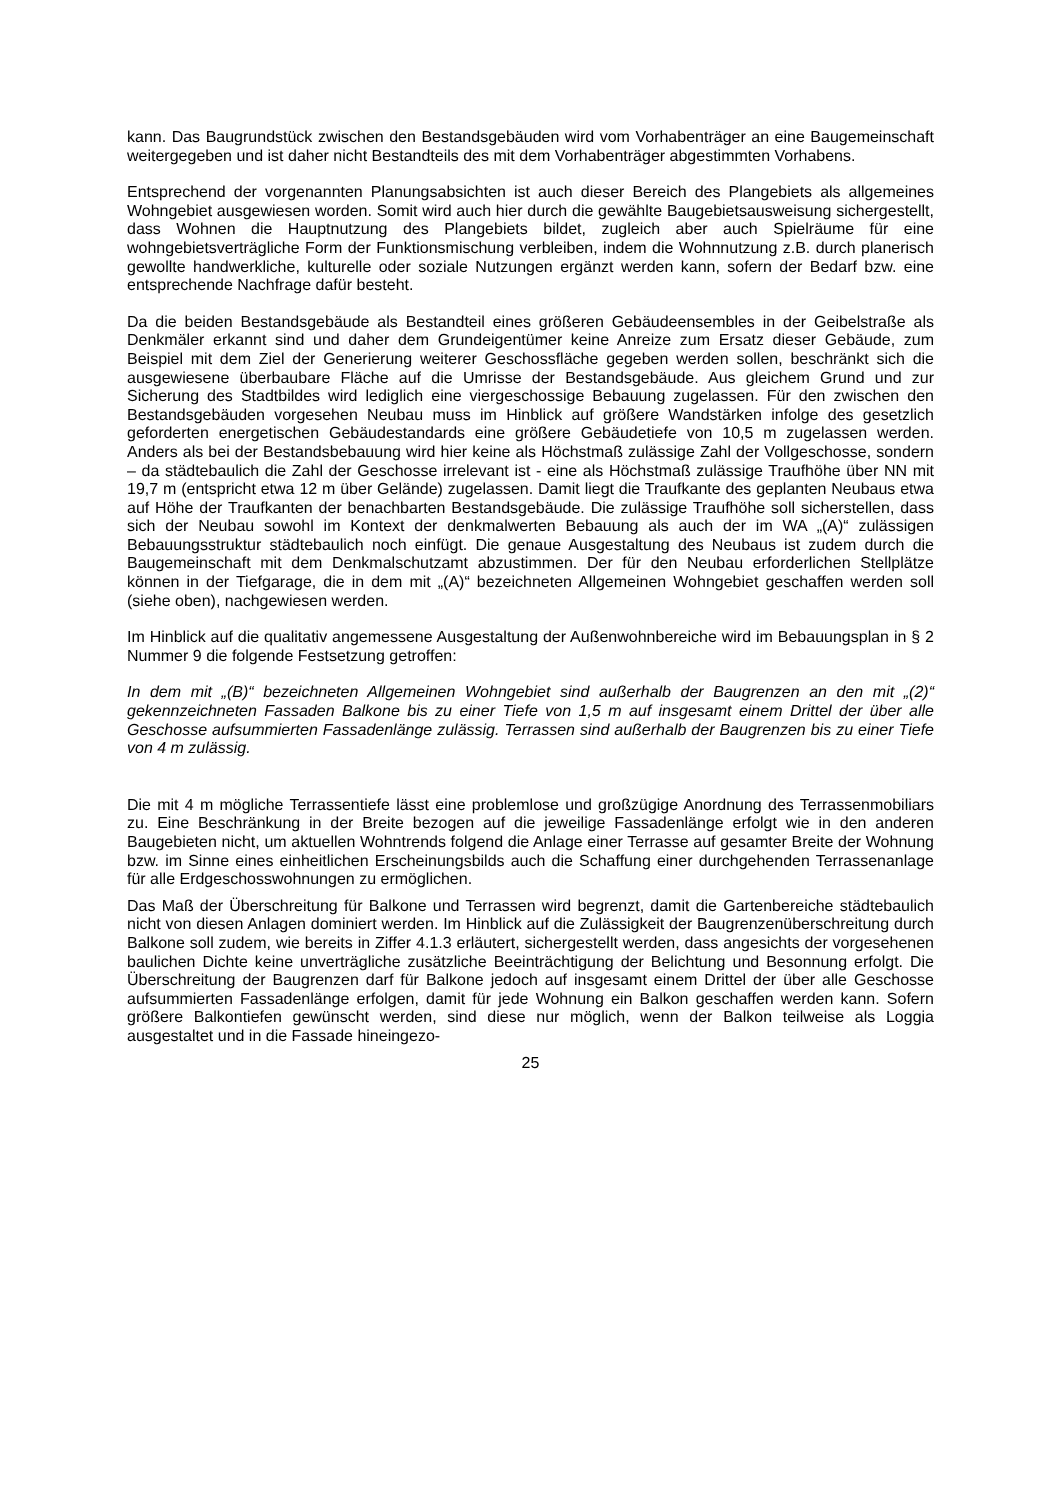kann. Das Baugrundstück zwischen den Bestandsgebäuden wird vom Vorhabenträger an eine Baugemeinschaft weitergegeben und ist daher nicht Bestandteils des mit dem Vorhabenträger abgestimmten Vorhabens.
Entsprechend der vorgenannten Planungsabsichten ist auch dieser Bereich des Plangebiets als allgemeines Wohngebiet ausgewiesen worden. Somit wird auch hier durch die gewählte Baugebietsausweisung sichergestellt, dass Wohnen die Hauptnutzung des Plangebiets bildet, zugleich aber auch Spielräume für eine wohngebietsverträgliche Form der Funktionsmischung verbleiben, indem die Wohnnutzung z.B. durch planerisch gewollte handwerkliche, kulturelle oder soziale Nutzungen ergänzt werden kann, sofern der Bedarf bzw. eine entsprechende Nachfrage dafür besteht.
Da die beiden Bestandsgebäude als Bestandteil eines größeren Gebäudeensembles in der Geibelstraße als Denkmäler erkannt sind und daher dem Grundeigentümer keine Anreize zum Ersatz dieser Gebäude, zum Beispiel mit dem Ziel der Generierung weiterer Geschossfläche gegeben werden sollen, beschränkt sich die ausgewiesene überbaubare Fläche auf die Umrisse der Bestandsgebäude. Aus gleichem Grund und zur Sicherung des Stadtbildes wird lediglich eine viergeschossige Bebauung zugelassen. Für den zwischen den Bestandsgebäuden vorgesehen Neubau muss im Hinblick auf größere Wandstärken infolge des gesetzlich geforderten energetischen Gebäudestandards eine größere Gebäudetiefe von 10,5 m zugelassen werden. Anders als bei der Bestandsbebauung wird hier keine als Höchstmaß zulässige Zahl der Vollgeschosse, sondern – da städtebaulich die Zahl der Geschosse irrelevant ist - eine als Höchstmaß zulässige Traufhöhe über NN mit 19,7 m (entspricht etwa 12 m über Gelände) zugelassen. Damit liegt die Traufkante des geplanten Neubaus etwa auf Höhe der Traufkanten der benachbarten Bestandsgebäude. Die zulässige Traufhöhe soll sicherstellen, dass sich der Neubau sowohl im Kontext der denkmalwerten Bebauung als auch der im WA „(A)“ zulässigen Bebauungsstruktur städtebaulich noch einfügt. Die genaue Ausgestaltung des Neubaus ist zudem durch die Baugemeinschaft mit dem Denkmalschutzamt abzustimmen. Der für den Neubau erforderlichen Stellplätze können in der Tiefgarage, die in dem mit „(A)“ bezeichneten Allgemeinen Wohngebiet geschaffen werden soll (siehe oben), nachgewiesen werden.
Im Hinblick auf die qualitativ angemessene Ausgestaltung der Außenwohnbereiche wird im Bebauungsplan in § 2 Nummer 9 die folgende Festsetzung getroffen:
In dem mit „(B)“ bezeichneten Allgemeinen Wohngebiet sind außerhalb der Baugrenzen an den mit „(2)“ gekennzeichneten Fassaden Balkone bis zu einer Tiefe von 1,5 m auf insgesamt einem Drittel der über alle Geschosse aufsummierten Fassadenlänge zulässig. Terrassen sind außerhalb der Baugrenzen bis zu einer Tiefe von 4 m zulässig.
Die mit 4 m mögliche Terrassentiefe lässt eine problemlose und großzügige Anordnung des Terrassenmobiliars zu. Eine Beschränkung in der Breite bezogen auf die jeweilige Fassadenlänge erfolgt wie in den anderen Baugebieten nicht, um aktuellen Wohntrends folgend die Anlage einer Terrasse auf gesamter Breite der Wohnung bzw. im Sinne eines einheitlichen Erscheinungsbilds auch die Schaffung einer durchgehenden Terrassenanlage für alle Erdgeschosswohnungen zu ermöglichen.
Das Maß der Überschreitung für Balkone und Terrassen wird begrenzt, damit die Gartenbereiche städtebaulich nicht von diesen Anlagen dominiert werden. Im Hinblick auf die Zulässigkeit der Baugrenzenüberschreitung durch Balkone soll zudem, wie bereits in Ziffer 4.1.3 erläutert, sichergestellt werden, dass angesichts der vorgesehenen baulichen Dichte keine unverträgliche zusätzliche Beeinträchtigung der Belichtung und Besonnung erfolgt. Die Überschreitung der Baugrenzen darf für Balkone jedoch auf insgesamt einem Drittel der über alle Geschosse aufsummierten Fassadenlänge erfolgen, damit für jede Wohnung ein Balkon geschaffen werden kann. Sofern größere Balkontiefen gewünscht werden, sind diese nur möglich, wenn der Balkon teilweise als Loggia ausgestaltet und in die Fassade hineingezo-
25